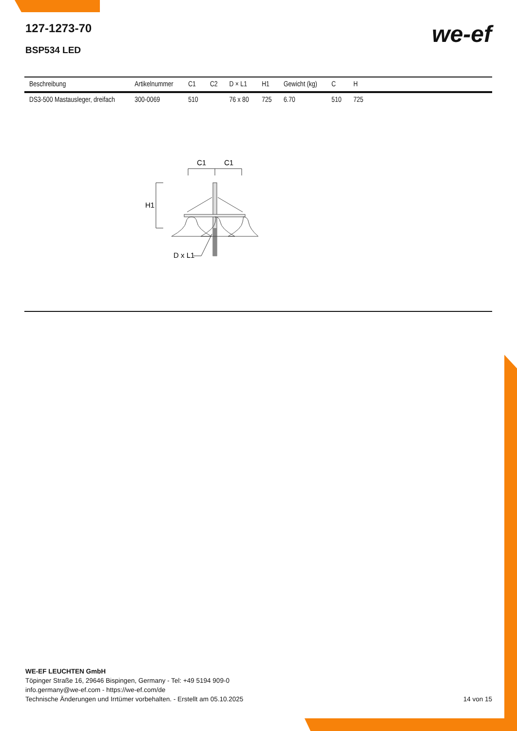127-1273-70
BSP534 LED
we-ef
| Beschreibung | Artikelnummer | C1 | C2 | D × L1 | H1 | Gewicht (kg) | C | H | |
| --- | --- | --- | --- | --- | --- | --- | --- | --- | --- |
| DS3-500 Mastausleger, dreifach | 300-0069 | 510 | | 76 x 80 | 725 | 6.70 | 510 | 725 | |
C1
C1
H1
D x L1
WE-EF LEUCHTEN GmbH
Töpinger Straße 16, 29646 Bispingen, Germany - Tel: +49 5194 909-0
info.germany@we-ef.com - https://we-ef.com/de
Technische Änderungen und Irrtümer vorbehalten. - Erstellt am 05.10.2025 14 von 15